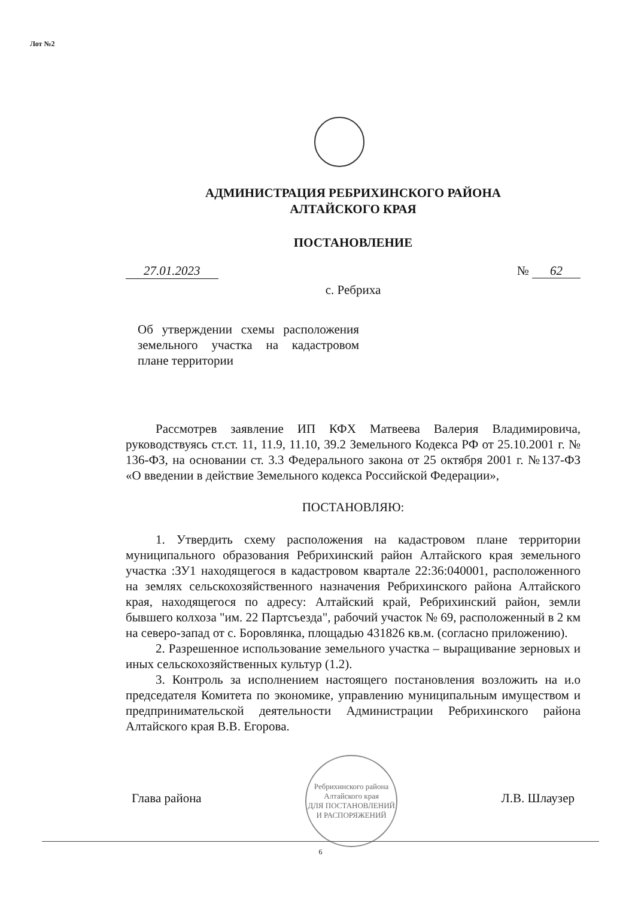Лот №2
АДМИНИСТРАЦИЯ РЕБРИХИНСКОГО РАЙОНА
АЛТАЙСКОГО КРАЯ
ПОСТАНОВЛЕНИЕ
27.01.2023 № 62
с. Ребриха
Об утверждении схемы расположения земельного участка на кадастровом плане территории
Рассмотрев заявление ИП КФХ Матвеева Валерия Владимировича, руководствуясь ст.ст. 11, 11.9, 11.10, 39.2 Земельного Кодекса РФ от 25.10.2001 г. № 136-ФЗ, на основании ст. 3.3 Федерального закона от 25 октября 2001 г. №137-ФЗ «О введении в действие Земельного кодекса Российской Федерации»,
ПОСТАНОВЛЯЮ:
1. Утвердить схему расположения на кадастровом плане территории муниципального образования Ребрихинский район Алтайского края земельного участка :ЗУ1 находящегося в кадастровом квартале 22:36:040001, расположенного на землях сельскохозяйственного назначения Ребрихинского района Алтайского края, находящегося по адресу: Алтайский край, Ребрихинский район, земли бывшего колхоза "им. 22 Партсъезда", рабочий участок № 69, расположенный в 2 км на северо-запад от с. Боровлянка, площадью 431826 кв.м. (согласно приложению).
2. Разрешенное использование земельного участка – выращивание зерновых и иных сельскохозяйственных культур (1.2).
3. Контроль за исполнением настоящего постановления возложить на и.о председателя Комитета по экономике, управлению муниципальным имуществом и предпринимательской деятельности Администрации Ребрихинского района Алтайского края В.В. Егорова.
Глава района
Ребрихинского района Алтайского края
ДЛЯ ПОСТАНОВЛЕНИЙ И РАСПОРЯЖЕНИЙ
Л.В. Шлаузер
6